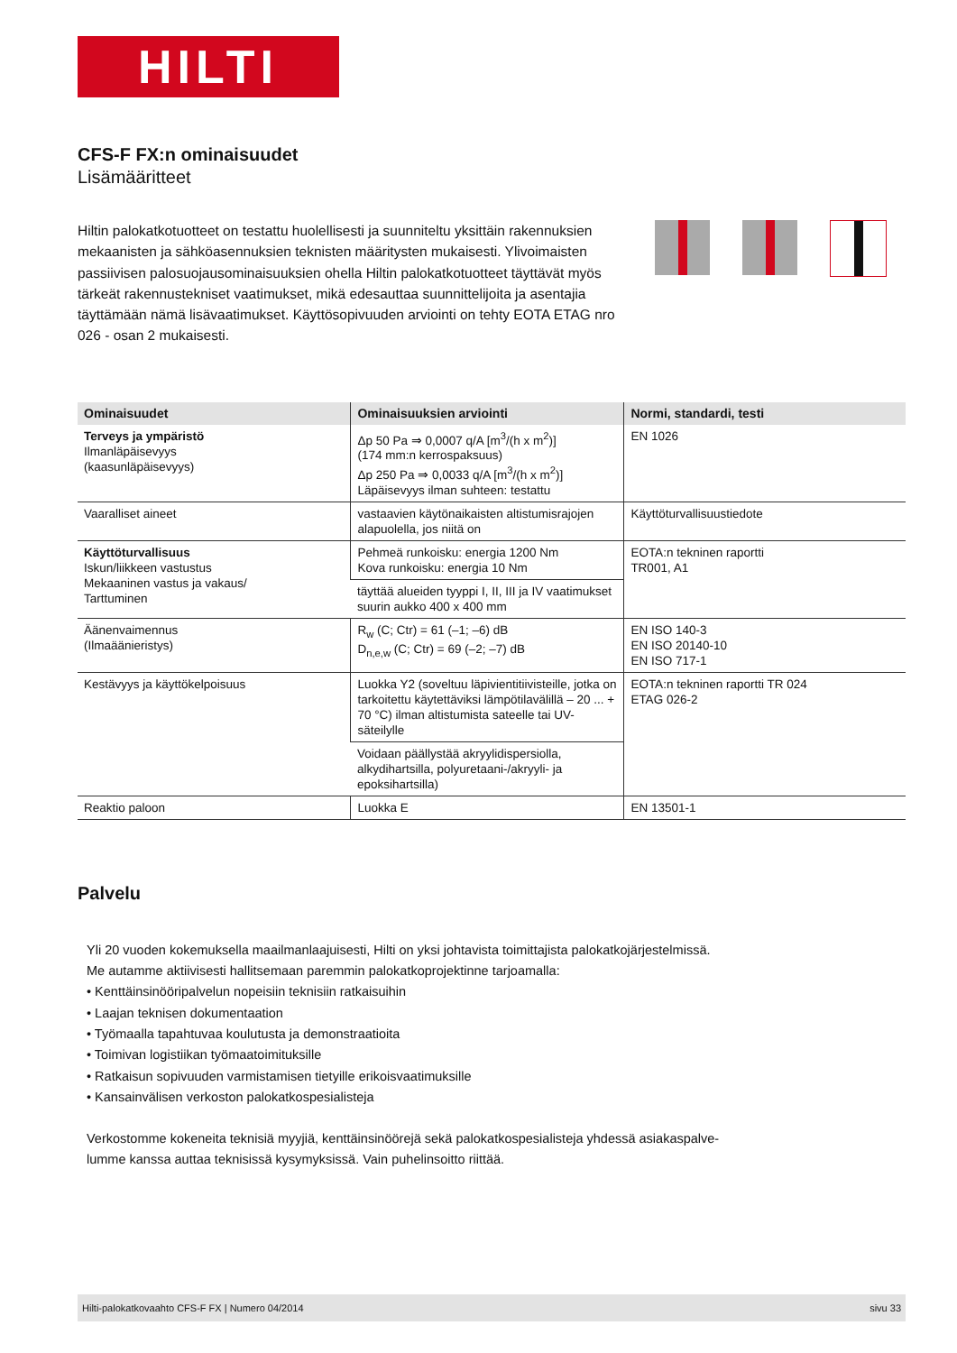HILTI
CFS-F FX:n ominaisuudet
Lisämääritteet
Hiltin palokatkotuotteet on testattu huolellisesti ja suunniteltu yksittäin rakennuksien mekaanisten ja sähköasennuksien teknisten määritysten mukaisesti. Ylivoimaisten passiivisen palosuojausominaisuuksien ohella Hiltin palokatkotuotteet täyttävät myös tärkeät rakennustekniset vaatimukset, mikä edesauttaa suunnittelijoita ja asentajia täyttämään nämä lisävaatimukset. Käyttösopivuuden arviointi on tehty EOTA ETAG nro 026 - osan 2 mukaisesti.
| Ominaisuudet | Ominaisuuksien arviointi | Normi, standardi, testi |
| --- | --- | --- |
| Terveys ja ympäristö Ilmanläpäisevyys (kaasunläpäisevyys) | Δp 50 Pa ⇒ 0,0007 q/A [m<sup>3</sup>/(h x m<sup>2</sup>)] (174 mm:n kerrospaksuus) Δp 250 Pa ⇒ 0,0033 q/A [m<sup>3</sup>/(h x m<sup>2</sup>)] Läpäisevyys ilman suhteen: testattu | EN 1026 |
| Vaaralliset aineet | vastaavien käytönaikaisten altistumisrajojen alapuolella, jos niitä on | Käyttöturvallisuustiedote |
| Käyttöturvallisuus Iskun/liikkeen vastustus Mekaaninen vastus ja vakaus/ Tarttuminen | Pehmeä runkoisku: energia 1200 Nm Kova runkoisku: energia 10 Nm | EOTA:n tekninen raportti TR001, A1 |
| | täyttää alueiden tyyppi I, II, III ja IV vaatimukset suurin aukko 400 x 400 mm | |
| Äänenvaimennus (Ilmaäänieristys) | R<sub>w</sub> (C; Ctr) = 61 (–1; –6) dB D<sub>n,e,w</sub> (C; Ctr) = 69 (–2; –7) dB | EN ISO 140-3 EN ISO 20140-10 EN ISO 717-1 |
| Kestävyys ja käyttökelpoisuus | Luokka Y2 (soveltuu läpivientitiivisteille, jotka on tarkoitettu käytettäviksi lämpötilavälillä – 20 ... + 70 °C) ilman altistumista sateelle tai UV-säteilylle | EOTA:n tekninen raportti TR 024 ETAG 026-2 |
| | Voidaan päällystää akryylidispersiolla, alkydihartsilla, polyuretaani-/akryyli- ja epoksihartsilla) | |
| Reaktio paloon | Luokka E | EN 13501-1 |
Palvelu
Yli 20 vuoden kokemuksella maailmanlaajuisesti, Hilti on yksi johtavista toimittajista palokatkojärjestelmissä.
Me autamme aktiivisesti hallitsemaan paremmin palokatkoprojektinne tarjoamalla:
• Kenttäinsinööripalvelun nopeisiin teknisiin ratkaisuihin
• Laajan teknisen dokumentaation
• Työmaalla tapahtuvaa koulutusta ja demonstraatioita
• Toimivan logistiikan työmaatoimituksille
• Ratkaisun sopivuuden varmistamisen tietyille erikoisvaatimuksille
• Kansainvälisen verkoston palokatkospesialisteja
Verkostomme kokeneita teknisiä myyjiä, kenttäinsinöörejä sekä palokatkospesialisteja yhdessä asiakaspalve-
lumme kanssa auttaa teknisissä kysymyksissä. Vain puhelinsoitto riittää.
Hilti-palokatkovaahto CFS-F FX | Numero 04/2014 sivu 33